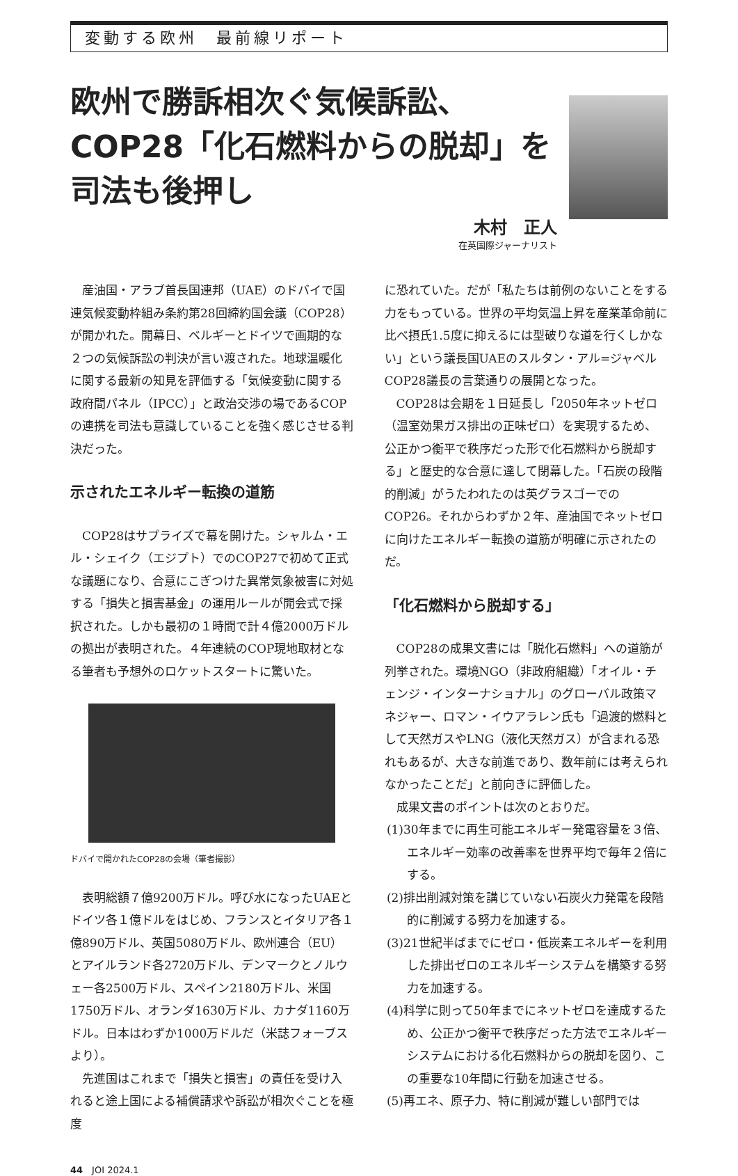変動する欧州　最前線リポート
欧州で勝訴相次ぐ気候訴訟、COP28「化石燃料からの脱却」を司法も後押し
木村　正人
在英国際ジャーナリスト
産油国・アラブ首長国連邦（UAE）のドバイで国連気候変動枠組み条約第28回締約国会議（COP28）が開かれた。開幕日、ベルギーとドイツで画期的な２つの気候訴訟の判決が言い渡された。地球温暖化に関する最新の知見を評価する「気候変動に関する政府間パネル（IPCC）」と政治交渉の場であるCOPの連携を司法も意識していることを強く感じさせる判決だった。
示されたエネルギー転換の道筋
COP28はサプライズで幕を開けた。シャルム・エル・シェイク（エジプト）でのCOP27で初めて正式な議題になり、合意にこぎつけた異常気象被害に対処する「損失と損害基金」の運用ルールが開会式で採択された。しかも最初の１時間で計４億2000万ドルの拠出が表明された。４年連続のCOP現地取材となる筆者も予想外のロケットスタートに驚いた。
ドバイで開かれたCOP28の会場（筆者撮影）
表明総額７億9200万ドル。呼び水になったUAEとドイツ各１億ドルをはじめ、フランスとイタリア各１億890万ドル、英国5080万ドル、欧州連合（EU）とアイルランド各2720万ドル、デンマークとノルウェー各2500万ドル、スペイン2180万ドル、米国1750万ドル、オランダ1630万ドル、カナダ1160万ドル。日本はわずか1000万ドルだ（米誌フォーブスより）。
先進国はこれまで「損失と損害」の責任を受け入れると途上国による補償請求や訴訟が相次ぐことを極度
に恐れていた。だが「私たちは前例のないことをする力をもっている。世界の平均気温上昇を産業革命前に比べ摂氏1.5度に抑えるには型破りな道を行くしかない」という議長国UAEのスルタン・アル=ジャベルCOP28議長の言葉通りの展開となった。
COP28は会期を１日延長し「2050年ネットゼロ（温室効果ガス排出の正味ゼロ）を実現するため、公正かつ衡平で秩序だった形で化石燃料から脱却する」と歴史的な合意に達して閉幕した。「石炭の段階的削減」がうたわれたのは英グラスゴーでのCOP26。それからわずか２年、産油国でネットゼロに向けたエネルギー転換の道筋が明確に示されたのだ。
「化石燃料から脱却する」
COP28の成果文書には「脱化石燃料」への道筋が列挙された。環境NGO（非政府組織）「オイル・チェンジ・インターナショナル」のグローバル政策マネジャー、ロマン・イウアラレン氏も「過渡的燃料として天然ガスやLNG（液化天然ガス）が含まれる恐れもあるが、大きな前進であり、数年前には考えられなかったことだ」と前向きに評価した。
成果文書のポイントは次のとおりだ。
(1)30年までに再生可能エネルギー発電容量を３倍、エネルギー効率の改善率を世界平均で毎年２倍にする。
(2)排出削減対策を講じていない石炭火力発電を段階的に削減する努力を加速する。
(3)21世紀半ばまでにゼロ・低炭素エネルギーを利用した排出ゼロのエネルギーシステムを構築する努力を加速する。
(4)科学に則って50年までにネットゼロを達成するため、公正かつ衡平で秩序だった方法でエネルギーシステムにおける化石燃料からの脱却を図り、この重要な10年間に行動を加速させる。
(5)再エネ、原子力、特に削減が難しい部門では
44　JOI 2024.1